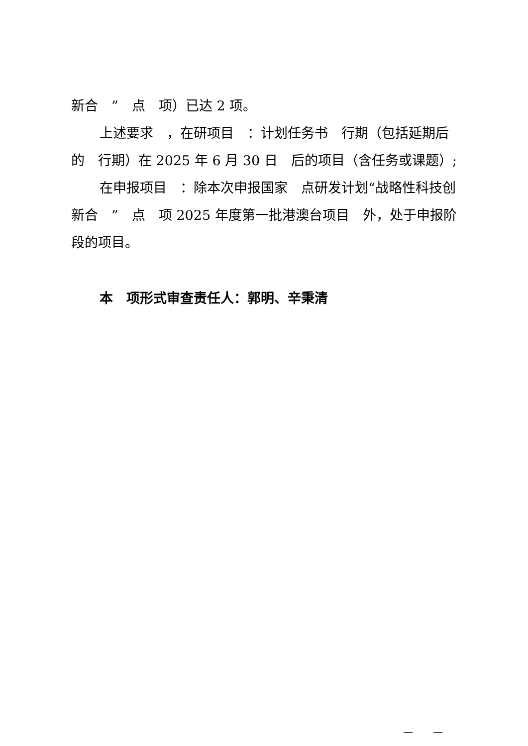新合　”　点　项）已达 2 项。
上述要求　，在研项目　：计划任务书　行期（包括延期后的　行期）在 2025 年 6 月 30 日　后的项目（含任务或课题）;
在申报项目　：除本次申报国家　点研发计划“战略性科技创新合　”　点　项 2025 年度第一批港澳台项目　外，处于申报阶段的项目。
本　项形式审查责任人：郭明、辛秉清
—　　—